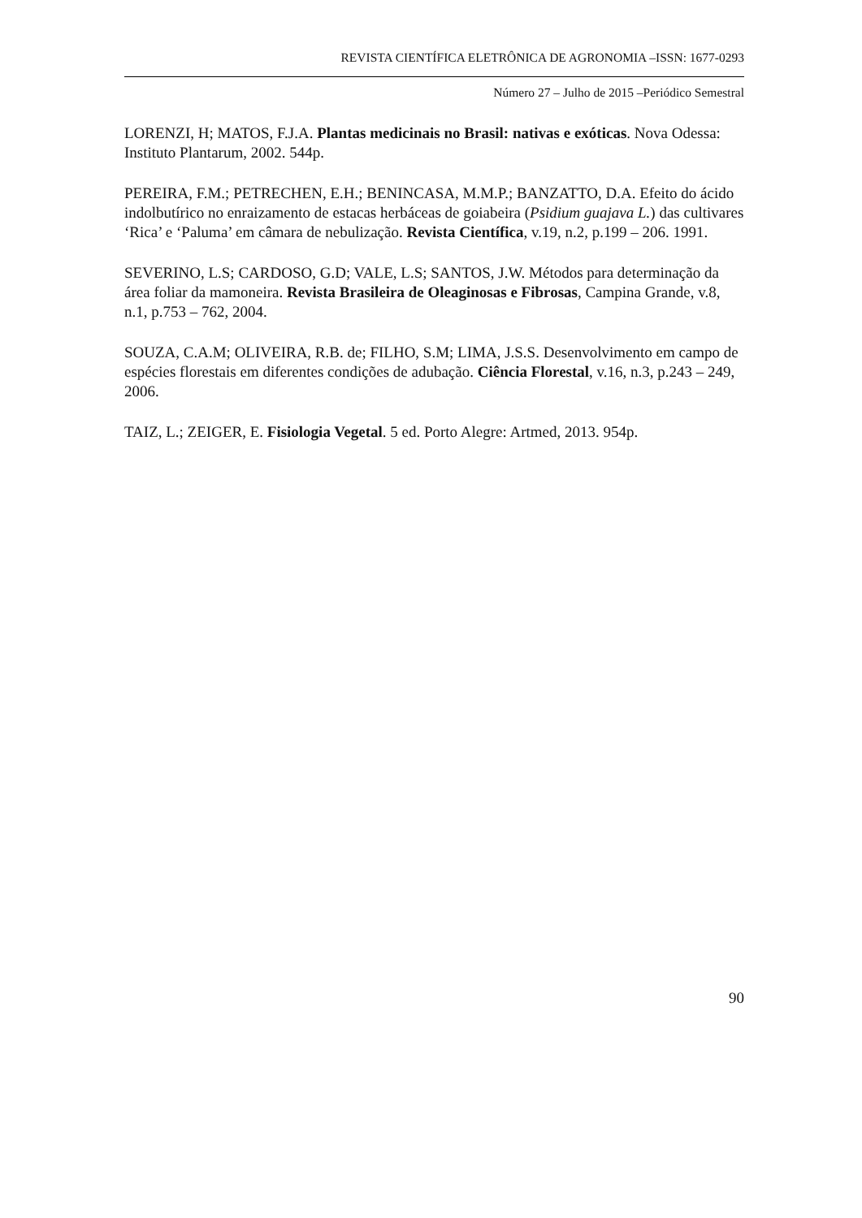REVISTA CIENTÍFICA ELETRÔNICA DE AGRONOMIA –ISSN: 1677-0293
Número 27 – Julho de 2015 –Periódico Semestral
LORENZI, H; MATOS, F.J.A. Plantas medicinais no Brasil: nativas e exóticas. Nova Odessa: Instituto Plantarum, 2002. 544p.
PEREIRA, F.M.; PETRECHEN, E.H.; BENINCASA, M.M.P.; BANZATTO, D.A. Efeito do ácido indolbutírico no enraizamento de estacas herbáceas de goiabeira (Psidium guajava L.) das cultivares ‘Rica’ e ‘Paluma’ em câmara de nebulização. Revista Científica, v.19, n.2, p.199 – 206. 1991.
SEVERINO, L.S; CARDOSO, G.D; VALE, L.S; SANTOS, J.W. Métodos para determinação da área foliar da mamoneira. Revista Brasileira de Oleaginosas e Fibrosas, Campina Grande, v.8, n.1, p.753 – 762, 2004.
SOUZA, C.A.M; OLIVEIRA, R.B. de; FILHO, S.M; LIMA, J.S.S. Desenvolvimento em campo de espécies florestais em diferentes condições de adubação. Ciência Florestal, v.16, n.3, p.243 – 249, 2006.
TAIZ, L.; ZEIGER, E. Fisiologia Vegetal. 5 ed. Porto Alegre: Artmed, 2013. 954p.
90